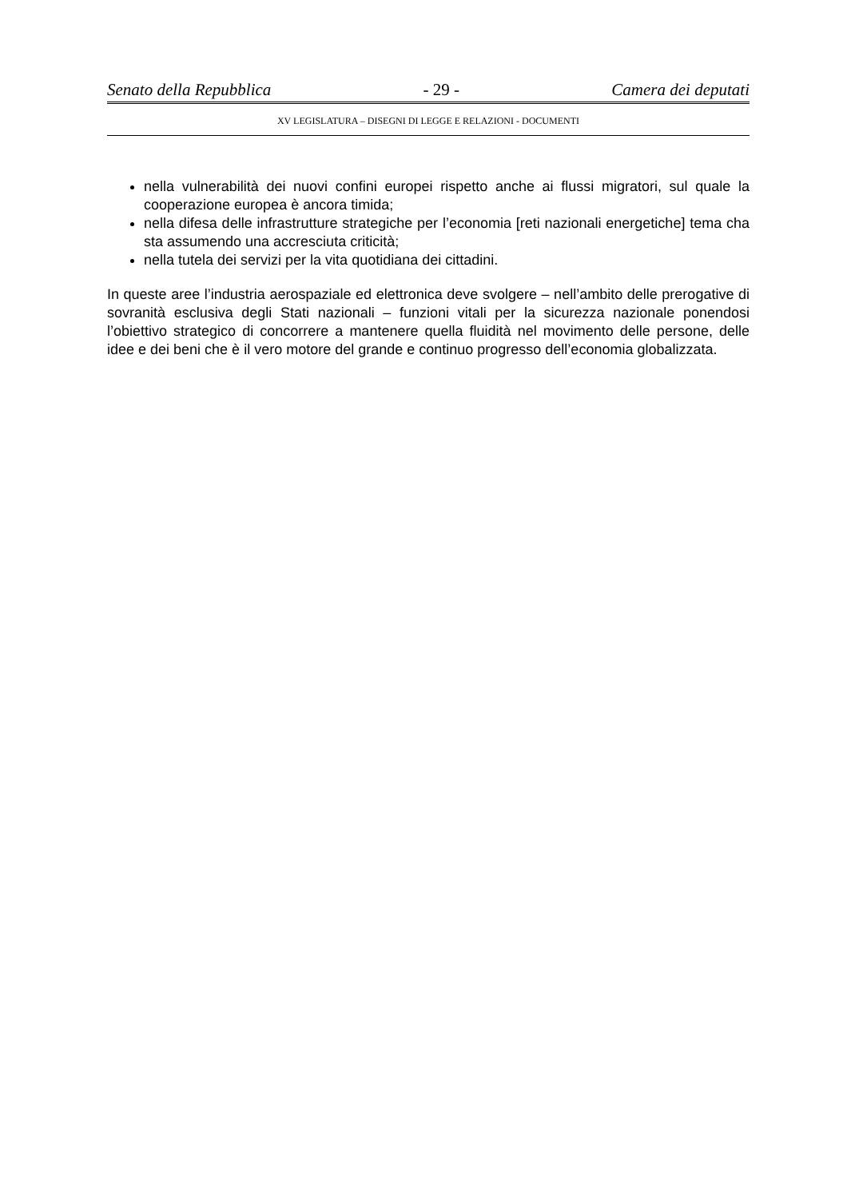Senato della Repubblica - 29 - Camera dei deputati
XV LEGISLATURA – DISEGNI DI LEGGE E RELAZIONI - DOCUMENTI
nella vulnerabilità dei nuovi confini europei rispetto anche ai flussi migratori, sul quale la cooperazione europea è ancora timida;
nella difesa delle infrastrutture strategiche per l’economia [reti nazionali energetiche] tema cha sta assumendo una accresciuta criticità;
nella tutela dei servizi per la vita quotidiana dei cittadini.
In queste aree l’industria aerospaziale ed elettronica deve svolgere – nell’ambito delle prerogative di sovranità esclusiva degli Stati nazionali – funzioni vitali per la sicurezza nazionale ponendosi l’obiettivo strategico di concorrere a mantenere quella fluidità nel movimento delle persone, delle idee e dei beni che è il vero motore del grande e continuo progresso dell’economia globalizzata.